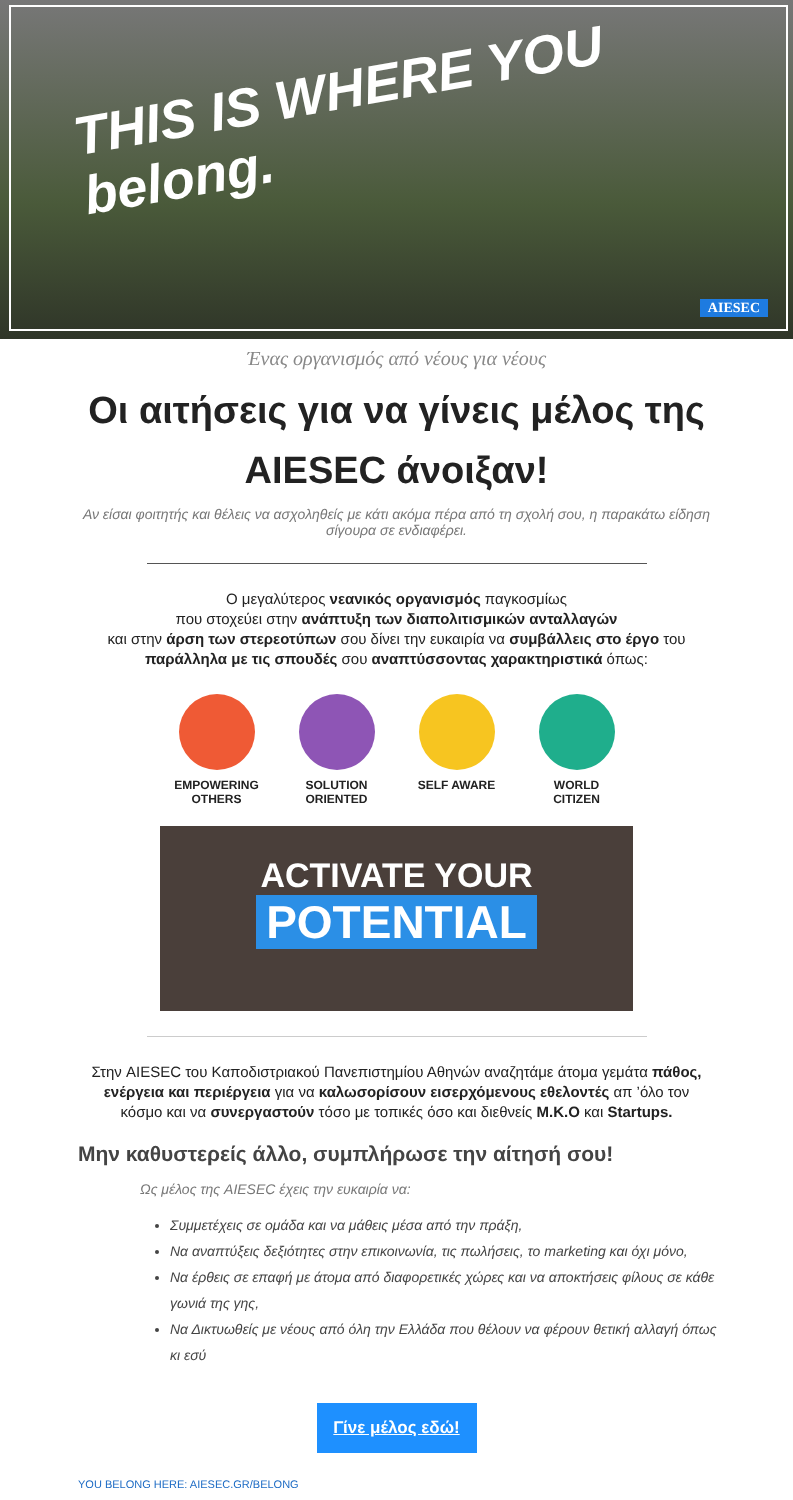THIS IS WHERE YOU belong.
AIESEC
Ένας οργανισμός από νέους για νέους
Οι αιτήσεις για να γίνεις μέλος της AIESEC άνοιξαν!
Αν είσαι φοιτητής και θέλεις να ασχοληθείς με κάτι ακόμα πέρα από τη σχολή σου, η παρακάτω είδηση σίγουρα σε ενδιαφέρει.
Ο μεγαλύτερος νεανικός οργανισμός παγκοσμίως
που στοχεύει στην ανάπτυξη των διαπολιτισμικών ανταλλαγών
και στην άρση των στερεοτύπων σου δίνει την ευκαιρία να συμβάλλεις στο έργο του παράλληλα με τις σπουδές σου αναπτύσσοντας χαρακτηριστικά όπως:
EMPOWERING OTHERS
SOLUTION ORIENTED
SELF AWARE WORLD CITIZEN
ACTIVATE YOUR
POTENTIAL
Στην AIESEC του Καποδιστριακού Πανεπιστημίου Αθηνών αναζητάμε άτομα γεμάτα πάθος, ενέργεια και περιέργεια για να καλωσορίσουν εισερχόμενους εθελοντές απ ’όλο τον κόσμο και να συνεργαστούν τόσο με τοπικές όσο και διεθνείς M.K.O και Startups.
Μην καθυστερείς άλλο, συμπλήρωσε την αίτησή σου!
Ως μέλος της AIESEC έχεις την ευκαιρία να:
Συμμετέχεις σε ομάδα και να μάθεις μέσα από την πράξη,
Να αναπτύξεις δεξιότητες στην επικοινωνία, τις πωλήσεις, το marketing και όχι μόνο,
Να έρθεις σε επαφή με άτομα από διαφορετικές χώρες και να αποκτήσεις φίλους σε κάθε γωνιά της γης,
Να Δικτυωθείς με νέους από όλη την Ελλάδα που θέλουν να φέρουν θετική αλλαγή όπως κι εσύ
Γίνε μέλος εδώ!
YOU BELONG HERE: AIESEC.GR/BELONG